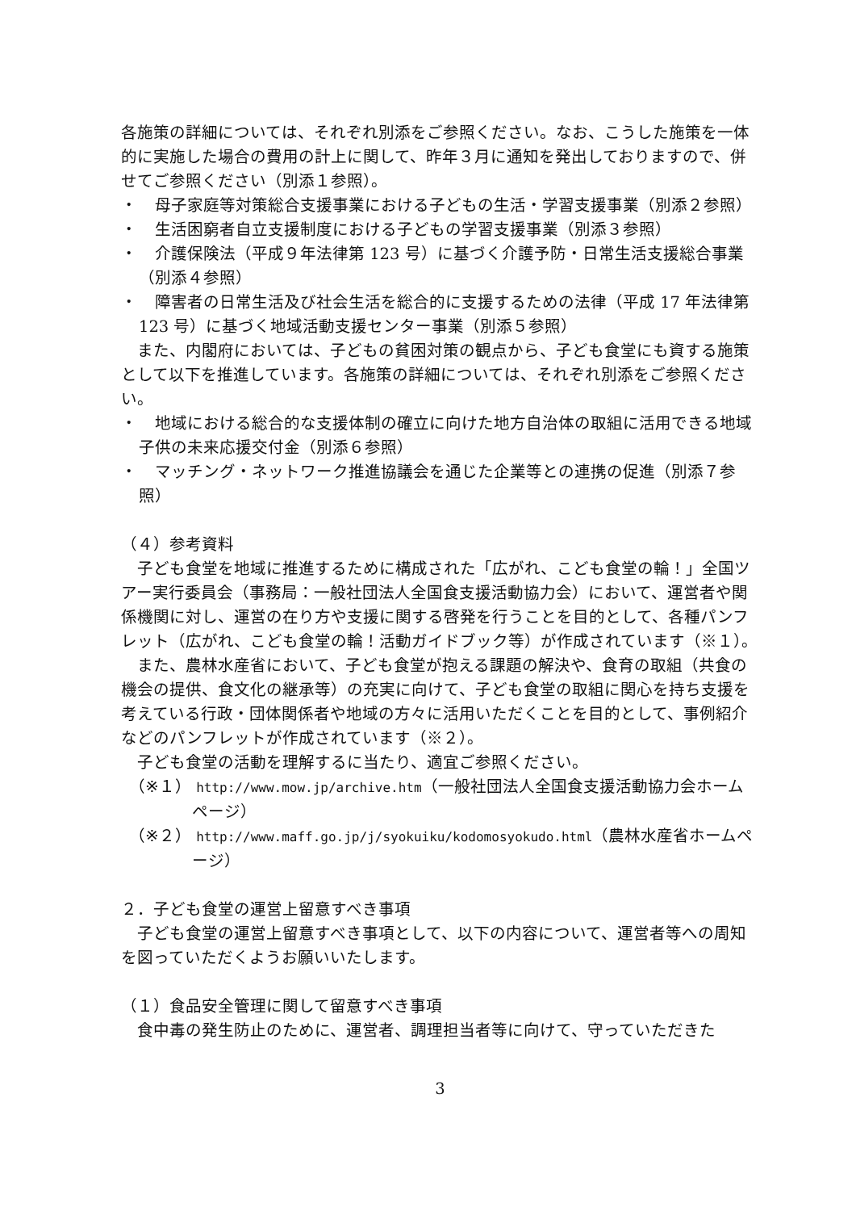各施策の詳細については、それぞれ別添をご参照ください。なお、こうした施策を一体的に実施した場合の費用の計上に関して、昨年３月に通知を発出しておりますので、併せてご参照ください（別添１参照）。
・ 母子家庭等対策総合支援事業における子どもの生活・学習支援事業（別添２参照）
・ 生活困窮者自立支援制度における子どもの学習支援事業（別添３参照）
・ 介護保険法（平成９年法律第 123 号）に基づく介護予防・日常生活支援総合事業（別添４参照）
・ 障害者の日常生活及び社会生活を総合的に支援するための法律（平成 17 年法律第 123 号）に基づく地域活動支援センター事業（別添５参照）
また、内閣府においては、子どもの貧困対策の観点から、子ども食堂にも資する施策として以下を推進しています。各施策の詳細については、それぞれ別添をご参照ください。
・ 地域における総合的な支援体制の確立に向けた地方自治体の取組に活用できる地域子供の未来応援交付金（別添６参照）
・ マッチング・ネットワーク推進協議会を通じた企業等との連携の促進（別添７参照）
（４）参考資料
子ども食堂を地域に推進するために構成された「広がれ、こども食堂の輪！」全国ツアー実行委員会（事務局：一般社団法人全国食支援活動協力会）において、運営者や関係機関に対し、運営の在り方や支援に関する啓発を行うことを目的として、各種パンフレット（広がれ、こども食堂の輪！活動ガイドブック等）が作成されています（※１）。
また、農林水産省において、子ども食堂が抱える課題の解決や、食育の取組（共食の機会の提供、食文化の継承等）の充実に向けて、子ども食堂の取組に関心を持ち支援を考えている行政・団体関係者や地域の方々に活用いただくことを目的として、事例紹介などのパンフレットが作成されています（※２）。
子ども食堂の活動を理解するに当たり、適宜ご参照ください。
（※１） http://www.mow.jp/archive.htm（一般社団法人全国食支援活動協力会ホームページ）
（※２） http://www.maff.go.jp/j/syokuiku/kodomosyokudo.html（農林水産省ホームページ）
２．子ども食堂の運営上留意すべき事項
子ども食堂の運営上留意すべき事項として、以下の内容について、運営者等への周知を図っていただくようお願いいたします。
（１）食品安全管理に関して留意すべき事項
食中毒の発生防止のために、運営者、調理担当者等に向けて、守っていただきた
3